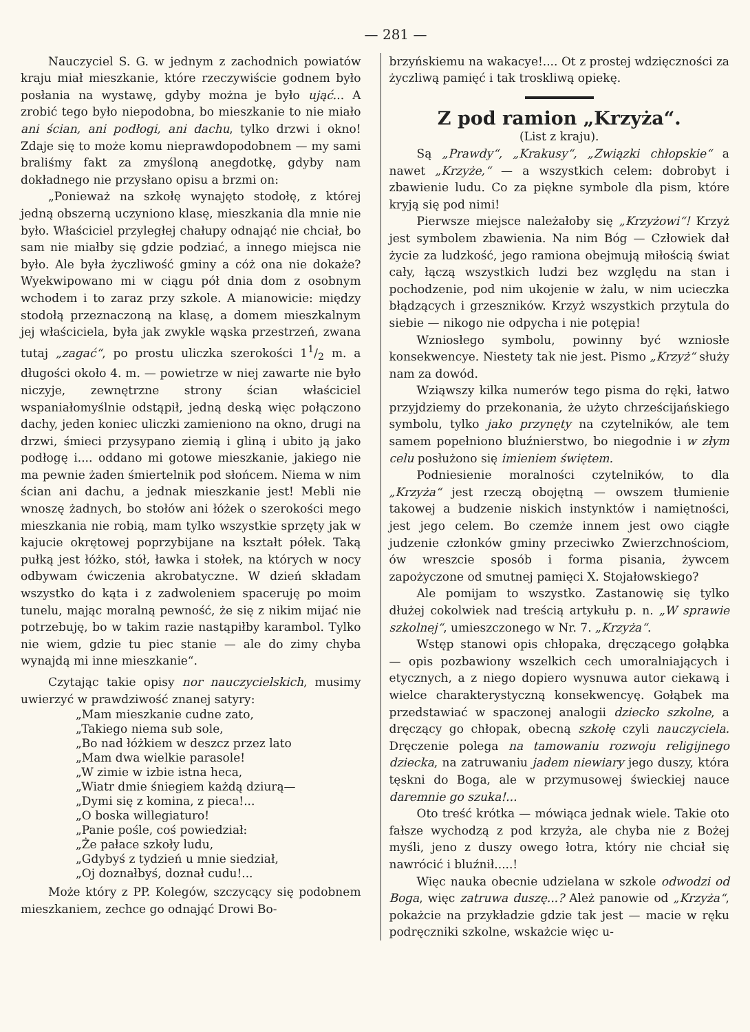— 281 —
Nauczyciel S. G. w jednym z zachodnich powiatów kraju miał mieszkanie, które rzeczywiście godnem było posłania na wystawę, gdyby można je było ująć... A zrobić tego było niepodobna, bo mieszkanie to nie miało ani ścian, ani podłogi, ani dachu, tylko drzwi i okno! Zdaje się to może komu nieprawdopodobnem — my sami braliśmy fakt za zmyśloną anegdotkę, gdyby nam dokładnego nie przysłano opisu a brzmi on:
„Ponieważ na szkołę wynajęto stodołę, z której jedną obszerną uczyniono klasę, mieszkania dla mnie nie było. Właściciel przyległej chałupy odnająć nie chciał, bo sam nie miałby się gdzie podziać, a innego miejsca nie było. Ale była życzliwość gminy a cóż ona nie dokaże? Wyekwipowano mi w ciągu pół dnia dom z osobnym wchodem i to zaraz przy szkole. A mianowicie: między stodołą przeznaczoną na klasę, a domem mieszkalnym jej właściciela, była jak zwykle wąska przestrzeń, zwana tutaj „zagać“, po prostu uliczka szerokości 11/2 m. a długości około 4. m. — powietrze w niej zawarte nie było niczyje, zewnętrzne strony ścian właściciel wspaniałomyślnie odstąpił, jedną deską więc połączono dachy, jeden koniec uliczki zamieniono na okno, drugi na drzwi, śmieci przysypano ziemią i gliną i ubito ją jako podłogę i.... oddano mi gotowe mieszkanie, jakiego nie ma pewnie żaden śmiertelnik pod słońcem. Niema w nim ścian ani dachu, a jednak mieszkanie jest! Mebli nie wnoszę żadnych, bo stołów ani łóżek o szerokości mego mieszkania nie robią, mam tylko wszystkie sprzęty jak w kajucie okrętowej poprzybijane na kształt półek. Taką pułką jest łóżko, stół, ławka i stołek, na których w nocy odbywam ćwiczenia akrobatyczne. W dzień składam wszystko do kąta i z zadwoleniem spaceruję po moim tunelu, mając moralną pewność, że się z nikim mijać nie potrzebuję, bo w takim razie nastąpiłby karambol. Tylko nie wiem, gdzie tu piec stanie — ale do zimy chyba wynajdą mi inne mieszkanie“.
Czytając takie opisy nor nauczycielskich, musimy uwierzyć w prawdziwość znanej satyry:
„Mam mieszkanie cudne zato,
„Takiego niema sub sole,
„Bo nad łóżkiem w deszcz przez lato
„Mam dwa wielkie parasole!
„W zimie w izbie istna heca,
„Wiatr dmie śniegiem każdą dziurą—
„Dymi się z komina, z pieca!...
„O boska willegiaturo!
„Panie pośle, coś powiedział:
„Że pałace szkoły ludu,
„Gdybyś z tydzień u mnie siedział,
„Oj doznałbyś, doznał cudu!...
Może który z PP. Kolegów, szczycący się podobnem mieszkaniem, zechce go odnająć Drowi Bo-
brzyńskiemu na wakacye!.... Ot z prostej wdzięczności za życzliwą pamięć i tak troskliwą opiekę.
Z pod ramion „Krzyża“.
(List z kraju).
Są „Prawdy“, „Krakusy“, „Związki chłopskie“ a nawet „Krzyże,“ — a wszystkich celem: dobrobyt i zbawienie ludu. Co za piękne symbole dla pism, które kryją się pod nimi!
Pierwsze miejsce należałoby się „Krzyżowi“! Krzyż jest symbolem zbawienia. Na nim Bóg — Człowiek dał życie za ludzkość, jego ramiona obejmują miłością świat cały, łączą wszystkich ludzi bez względu na stan i pochodzenie, pod nim ukojenie w żalu, w nim ucieczka błądzących i grzeszników. Krzyż wszystkich przytula do siebie — nikogo nie odpycha i nie potępia!
Wzniosłego symbolu, powinny być wzniosłe konsekwencye. Niestety tak nie jest. Pismo „Krzyż“ służy nam za dowód.
Wziąwszy kilka numerów tego pisma do ręki, łatwo przyjdziemy do przekonania, że użyto chrześcijańskiego symbolu, tylko jako przynęty na czytelników, ale tem samem popełniono bluźnierstwo, bo niegodnie i w złym celu posłużono się imieniem świętem.
Podniesienie moralności czytelników, to dla „Krzyża“ jest rzeczą obojętną — owszem tłumienie takowej a budzenie niskich instynktów i namiętności, jest jego celem. Bo czemże innem jest owo ciągłe judzenie członków gminy przeciwko Zwierzchnościom, ów wreszcie sposób i forma pisania, żywcem zapożyczone od smutnej pamięci X. Stojałowskiego?
Ale pomijam to wszystko. Zastanowię się tylko dłużej cokolwiek nad treścią artykułu p. n. „W sprawie szkolnej“, umieszczonego w Nr. 7. „Krzyża“.
Wstęp stanowi opis chłopaka, dręczącego gołąbka — opis pozbawiony wszelkich cech umoralniających i etycznych, a z niego dopiero wysnuwa autor ciekawą i wielce charakterystyczną konsekwencyę. Gołąbek ma przedstawiać w spaczonej analogii dziecko szkolne, a dręczący go chłopak, obecną szkołę czyli nauczyciela. Dręczenie polega na tamowaniu rozwoju religijnego dziecka, na zatruwaniu jadem niewiary jego duszy, która tęskni do Boga, ale w przymusowej świeckiej nauce daremnie go szuka!...
Oto treść krótka — mówiąca jednak wiele. Takie oto fałsze wychodzą z pod krzyża, ale chyba nie z Bożej myśli, jeno z duszy owego łotra, który nie chciał się nawrócić i bluźnił.....!
Więc nauka obecnie udzielana w szkole odwodzi od Boga, więc zatruwa duszę...? Ależ panowie od „Krzyża“, pokażcie na przykładzie gdzie tak jest — macie w ręku podręczniki szkolne, wskażcie więc u-